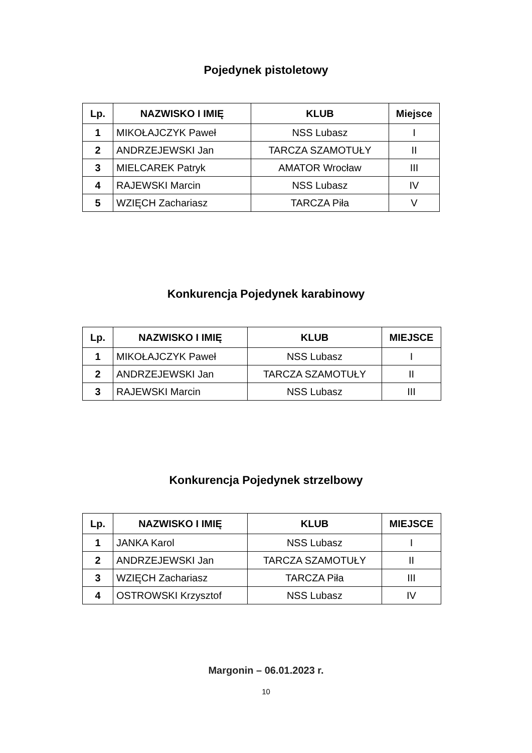Pojedynek pistoletowy
| Lp. | NAZWISKO I IMIĘ | KLUB | Miejsce |
| --- | --- | --- | --- |
| 1 | MIKOŁAJCZYK Paweł | NSS Lubasz | I |
| 2 | ANDRZEJEWSKI Jan | TARCZA SZAMOTUŁY | II |
| 3 | MIELCAREK Patryk | AMATOR Wrocław | III |
| 4 | RAJEWSKI Marcin | NSS Lubasz | IV |
| 5 | WZIĘCH Zachariasz | TARCZA Piła | V |
Konkurencja Pojedynek karabinowy
| Lp. | NAZWISKO I IMIĘ | KLUB | MIEJSCE |
| --- | --- | --- | --- |
| 1 | MIKOŁAJCZYK Paweł | NSS Lubasz | I |
| 2 | ANDRZEJEWSKI Jan | TARCZA SZAMOTUŁY | II |
| 3 | RAJEWSKI Marcin | NSS Lubasz | III |
Konkurencja Pojedynek strzelbowy
| Lp. | NAZWISKO I IMIĘ | KLUB | MIEJSCE |
| --- | --- | --- | --- |
| 1 | JANKA Karol | NSS Lubasz | I |
| 2 | ANDRZEJEWSKI Jan | TARCZA SZAMOTUŁY | II |
| 3 | WZIĘCH Zachariasz | TARCZA Piła | III |
| 4 | OSTROWSKI Krzysztof | NSS Lubasz | IV |
Margonin – 06.01.2023 r.
10